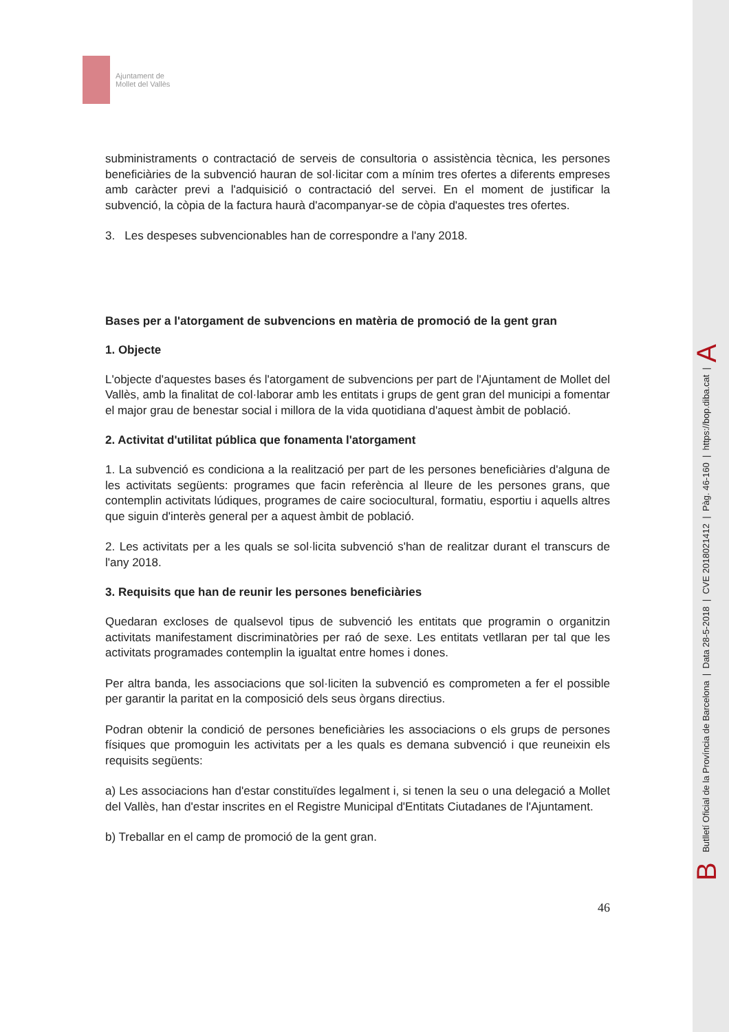Ajuntament de
Mollet del Vallès
subministraments o contractació de serveis de consultoria o assistència tècnica, les persones beneficiàries de la subvenció hauran de sol·licitar com a mínim tres ofertes a diferents empreses amb caràcter previ a l'adquisició o contractació del servei. En el moment de justificar la subvenció, la còpia de la factura haurà d'acompanyar-se de còpia d'aquestes tres ofertes.
3. Les despeses subvencionables han de correspondre a l'any 2018.
Bases per a l'atorgament de subvencions en matèria de promoció de la gent gran
1. Objecte
L'objecte d'aquestes bases és l'atorgament de subvencions per part de l'Ajuntament de Mollet del Vallès, amb la finalitat de col·laborar amb les entitats i grups de gent gran del municipi a fomentar el major grau de benestar social i millora de la vida quotidiana d'aquest àmbit de població.
2. Activitat d'utilitat pública que fonamenta l'atorgament
1. La subvenció es condiciona a la realització per part de les persones beneficiàries d'alguna de les activitats següents: programes que facin referència al lleure de les persones grans, que contemplin activitats lúdiques, programes de caire sociocultural, formatiu, esportiu i aquells altres que siguin d'interès general per a aquest àmbit de població.
2. Les activitats per a les quals se sol·licita subvenció s'han de realitzar durant el transcurs de l'any 2018.
3. Requisits que han de reunir les persones beneficiàries
Quedaran excloses de qualsevol tipus de subvenció les entitats que programin o organitzin activitats manifestament discriminatòries per raó de sexe. Les entitats vetllaran per tal que les activitats programades contemplin la igualtat entre homes i dones.
Per altra banda, les associacions que sol·liciten la subvenció es comprometen a fer el possible per garantir la paritat en la composició dels seus òrgans directius.
Podran obtenir la condició de persones beneficiàries les associacions o els grups de persones físiques que promoguin les activitats per a les quals es demana subvenció i que reuneixin els requisits següents:
a) Les associacions han d'estar constituïdes legalment i, si tenen la seu o una delegació a Mollet del Vallès, han d'estar inscrites en el Registre Municipal d'Entitats Ciutadanes de l'Ajuntament.
b) Treballar en el camp de promoció de la gent gran.
46
B Butlletí Oficial de la Província de Barcelona | Data 28-5-2018 | CVE 2018021412 | Pàg. 46-160 | https://bop.diba.cat | A